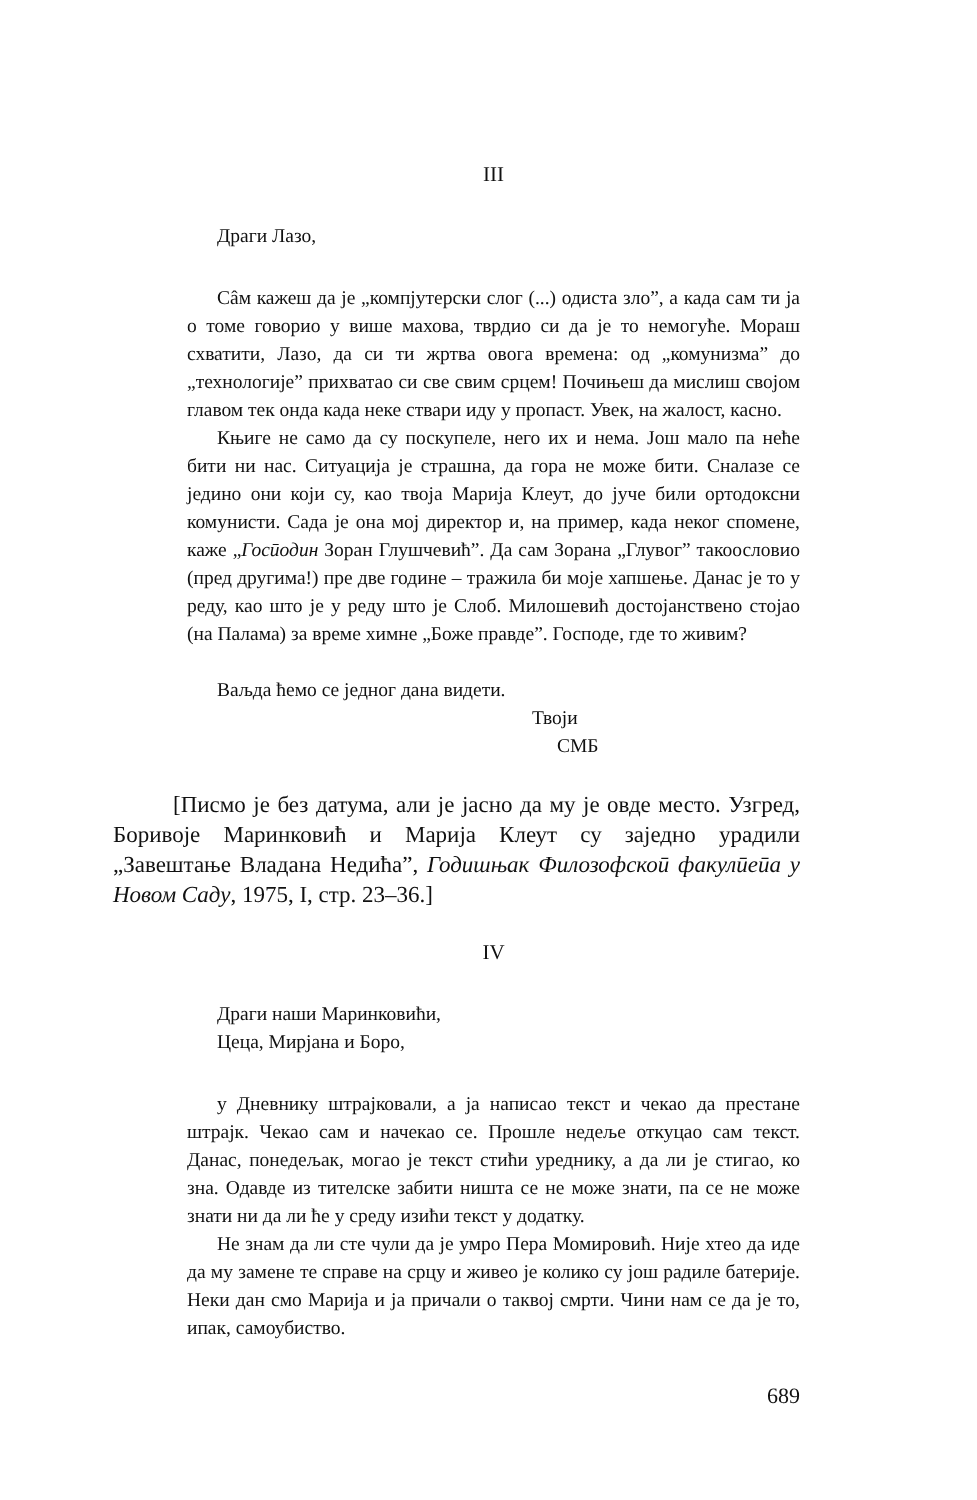III
Драги Лазо,
Сâм кажеш да је „компјутерски слог (...) одиста зло”, а када сам ти ја о томе говорио у више махова, тврдио си да је то немогуће. Мораш схватити, Лазо, да си ти жртва овога времена: од „комунизма” до „технологије” прихватао си све свим срцем! Почињеш да мислиш својом главом тек онда када неке ствари иду у пропаст. Увек, на жалост, касно.
Књиге не само да су поскупеле, него их и нема. Још мало па неће бити ни нас. Ситуација је страшна, да гора не може бити. Сналазе се једино они који су, као твоја Марија Клеут, до јуче били ортодоксни комунисти. Сада је она мој директор и, на пример, када неког спомене, каже „Госӣодин Зоран Глушчевић”. Да сам Зорана „Глувог” такоословио (пред другима!) пре две године – тражила би моје хапшење. Данас је то у реду, као што је у реду што је Слоб. Милошевић достојанствено стојао (на Палама) за време химне „Боже правде”. Господе, где то живим?
Ваљда ћемо се једног дана видети.
Твоји
СМБ
[Писмо је без датума, али је јасно да му је овде место. Узгред, Боривоје Маринковић и Марија Клеут су заједно урадили „Завештање Владана Недића”, Годишњак Филозофскоӣ факулӣеӣа у Новом Саду, 1975, I, стр. 23–36.]
IV
Драги наши Маринковићи,
Цеца, Мирјана и Боро,
у Дневнику штрајковали, а ја написао текст и чекао да престане штрајк. Чекао сам и начекао се. Прошле недеље откуцао сам текст. Данас, понедељак, могао је текст стићи уреднику, а да ли је стигао, ко зна. Одавде из тителске забити ништа се не може знати, па се не може знати ни да ли ће у среду изићи текст у додатку.
Не знам да ли сте чули да је умро Пера Момировић. Није хтео да иде да му замене те справе на срцу и живео је колико су још радиле батерије. Неки дан смо Марија и ја причали о таквој смрти. Чини нам се да је то, ипак, самоубиство.
689